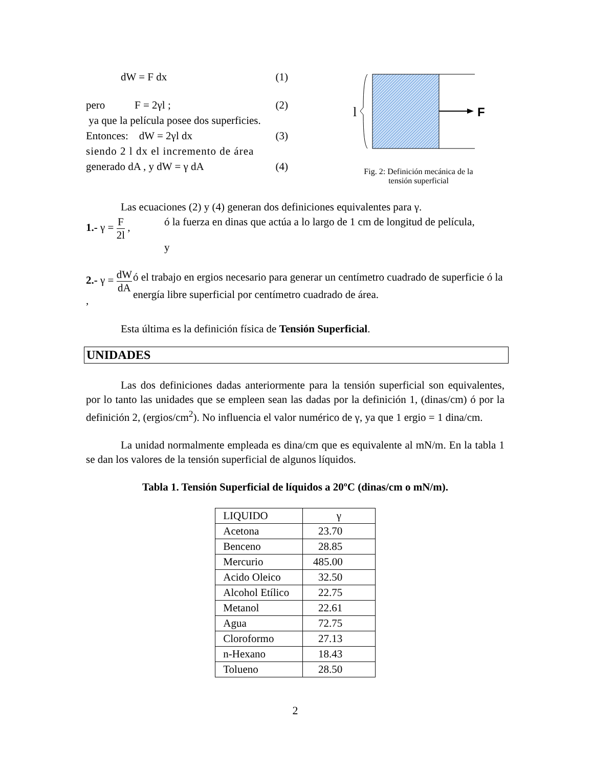dW = F dx (1)
pero F = 2γl ; (2)
ya que la película posee dos superficies.
Entonces: dW = 2γl dx (3)
siendo 2 l dx el incremento de área
generado dA , y dW = γ dA (4)
F
l
Fig. 2: Definición mecánica de la
tensión superficial
Las ecuaciones (2) y (4) generan dos definiciones equivalentes para γ.
1.- γ = F 2l ,
ó la fuerza en dinas que actúa a lo largo de 1 cm de longitud de película,
y
2.- γ = dW dA ,
ó el trabajo en ergios necesario para generar un centímetro cuadrado de superficie ó la energía libre superficial por centímetro cuadrado de área.
Esta última es la definición física de Tensión Superficial.
UNIDADES
Las dos definiciones dadas anteriormente para la tensión superficial son equivalentes, por lo tanto las unidades que se empleen sean las dadas por la definición 1, (dinas/cm) ó por la definición 2, (ergios/cm<sup>2</sup>). No influencia el valor numérico de γ, ya que 1 ergio = 1 dina/cm.
La unidad normalmente empleada es dina/cm que es equivalente al mN/m. En la tabla 1 se dan los valores de la tensión superficial de algunos líquidos.
Tabla 1. Tensión Superficial de líquidos a 20ºC (dinas/cm o mN/m).
| LIQUIDO | γ |
| Acetona | 23.70 |
| Benceno | 28.85 |
| Mercurio | 485.00 |
| Acido Oleico | 32.50 |
| Alcohol Etílico | 22.75 |
| Metanol | 22.61 |
| Agua | 72.75 |
| Cloroformo | 27.13 |
| n-Hexano | 18.43 |
| Tolueno | 28.50 |
2